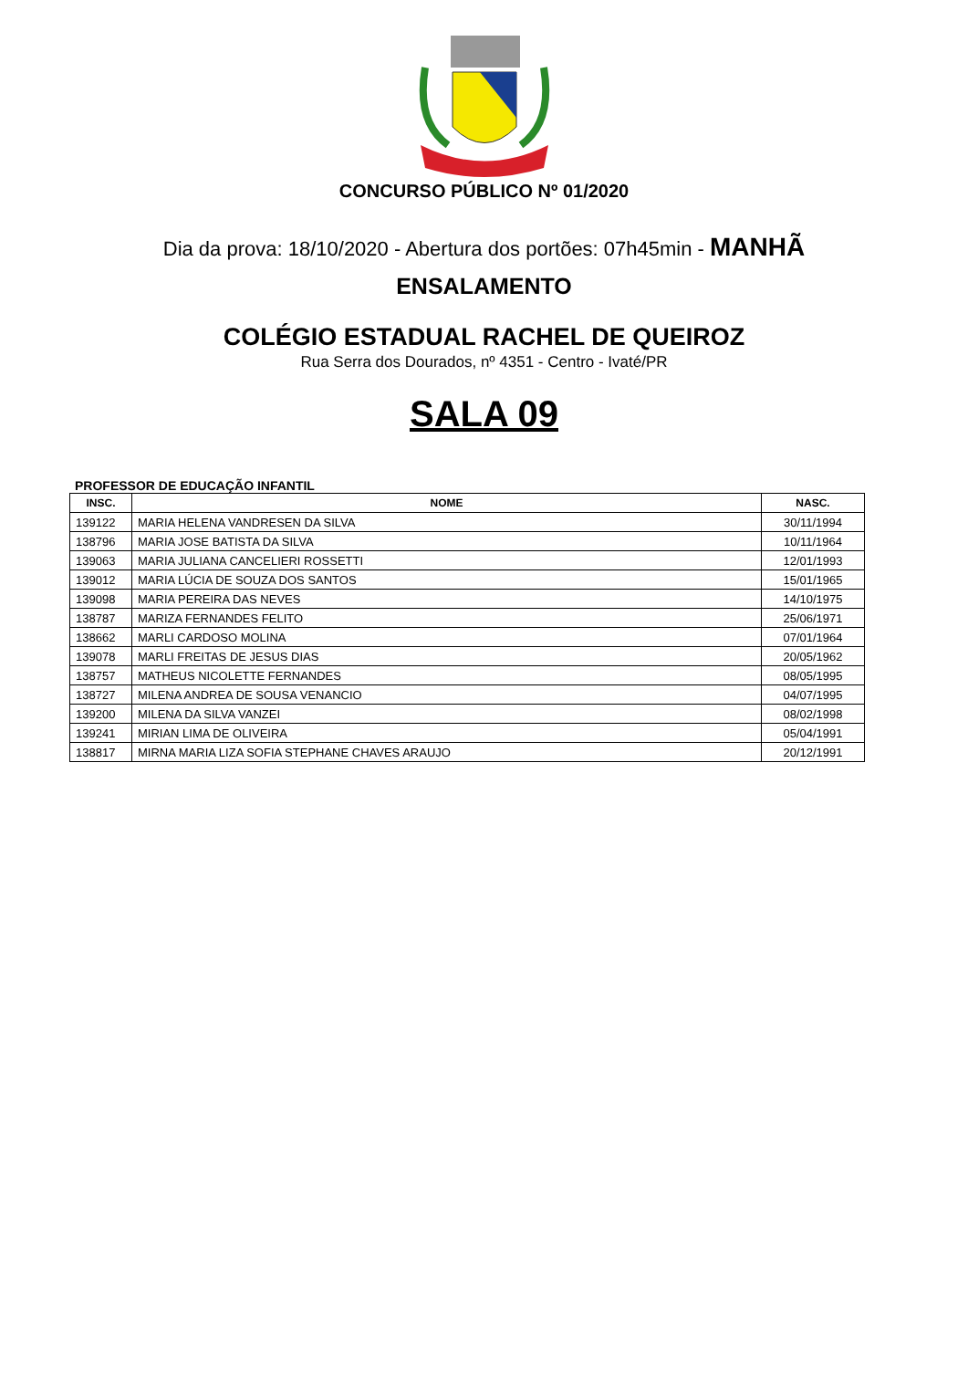CONCURSO PÚBLICO Nº 01/2020
Dia da prova: 18/10/2020 - Abertura dos portões: 07h45min - MANHÃ
ENSALAMENTO
COLÉGIO ESTADUAL RACHEL DE QUEIROZ
Rua Serra dos Dourados, nº 4351 - Centro - Ivaté/PR
SALA 09
PROFESSOR DE EDUCAÇÃO INFANTIL
| INSC. | NOME | NASC. |
| --- | --- | --- |
| 139122 | MARIA HELENA VANDRESEN DA SILVA | 30/11/1994 |
| 138796 | MARIA JOSE BATISTA DA SILVA | 10/11/1964 |
| 139063 | MARIA JULIANA CANCELIERI ROSSETTI | 12/01/1993 |
| 139012 | MARIA LÚCIA DE SOUZA DOS SANTOS | 15/01/1965 |
| 139098 | MARIA PEREIRA DAS NEVES | 14/10/1975 |
| 138787 | MARIZA FERNANDES FELITO | 25/06/1971 |
| 138662 | MARLI CARDOSO MOLINA | 07/01/1964 |
| 139078 | MARLI FREITAS DE JESUS DIAS | 20/05/1962 |
| 138757 | MATHEUS NICOLETTE FERNANDES | 08/05/1995 |
| 138727 | MILENA ANDREA DE SOUSA VENANCIO | 04/07/1995 |
| 139200 | MILENA DA SILVA VANZEI | 08/02/1998 |
| 139241 | MIRIAN LIMA DE OLIVEIRA | 05/04/1991 |
| 138817 | MIRNA MARIA LIZA SOFIA STEPHANE CHAVES ARAUJO | 20/12/1991 |